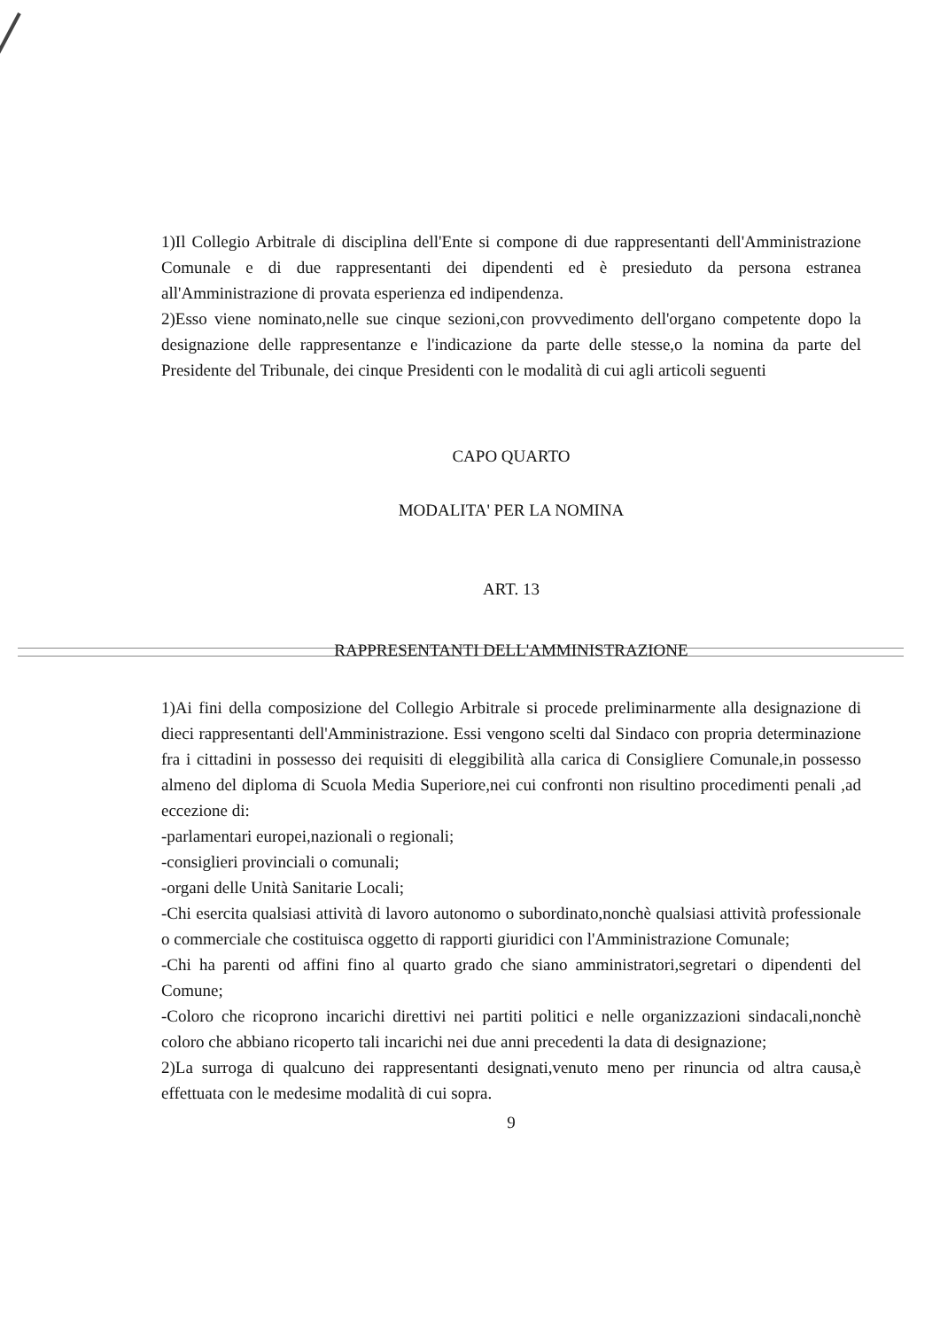1)Il Collegio Arbitrale di disciplina dell'Ente si compone di due rappresentanti dell'Amministrazione Comunale e di due rappresentanti dei dipendenti ed è presieduto da persona estranea all'Amministrazione di provata esperienza ed indipendenza.
2)Esso viene nominato,nelle sue cinque sezioni,con provvedimento dell'organo competente dopo la designazione delle rappresentanze e l'indicazione da parte delle stesse,o la nomina da parte del Presidente del Tribunale, dei cinque Presidenti con le modalità di cui agli articoli seguenti
CAPO QUARTO
MODALITA' PER LA NOMINA
ART. 13
RAPPRESENTANTI DELL'AMMINISTRAZIONE
1)Ai fini della composizione del Collegio Arbitrale si procede preliminarmente alla designazione di dieci rappresentanti dell'Amministrazione. Essi vengono scelti dal Sindaco con propria determinazione fra i cittadini in possesso dei requisiti di eleggibilità alla carica di Consigliere Comunale,in possesso almeno del diploma di Scuola Media Superiore,nei cui confronti non risultino procedimenti penali ,ad eccezione di:
-parlamentari europei,nazionali o regionali;
-consiglieri provinciali o comunali;
-organi delle Unità Sanitarie Locali;
-Chi esercita qualsiasi attività di lavoro autonomo o subordinato,nonchè qualsiasi attività professionale o commerciale che costituisca oggetto di rapporti giuridici con l'Amministrazione Comunale;
-Chi ha parenti od affini fino al quarto grado che siano amministratori,segretari o dipendenti del Comune;
-Coloro che ricoprono incarichi direttivi nei partiti politici e nelle organizzazioni sindacali,nonchè coloro che abbiano ricoperto tali incarichi nei due anni precedenti la data di designazione;
2)La surroga di qualcuno dei rappresentanti designati,venuto meno per rinuncia od altra causa,è effettuata con le medesime modalità di cui sopra.
9